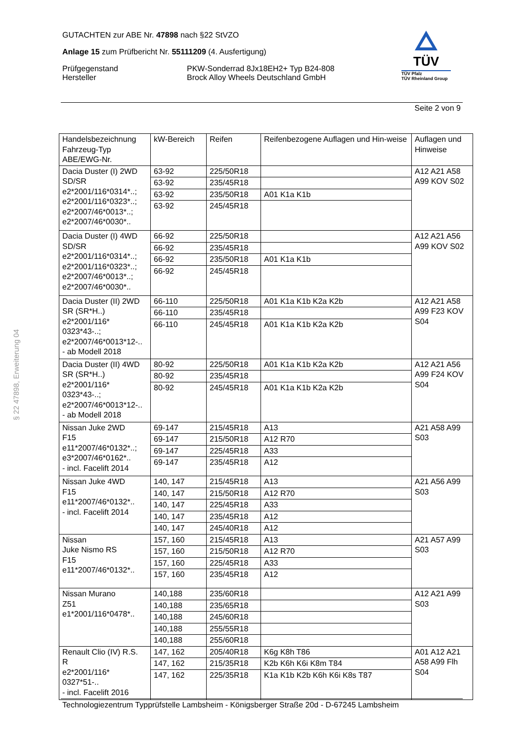§ 22 47898, Erweiterung 04
GUTACHTEN zur ABE Nr. 47898 nach §22 StVZO
Anlage 15 zum Prüfbericht Nr. 55111209 (4. Ausfertigung)
Prüfgegenstand
Hersteller
PKW-Sonderrad 8Jx18EH2+ Typ B24-808
Brock Alloy Wheels Deutschland GmbH
TÜV
TÜV Pfalz
TÜV Rheinland Group
Seite 2 von 9
| Handelsbezeichnung Fahrzeug-Typ ABE/EWG-Nr. | kW-Bereich | Reifen | Reifenbezogene Auflagen und Hin-weise | Auflagen und Hinweise |
| --- | --- | --- | --- | --- |
| Dacia Duster (I) 2WD SD/SR e2*2001/116*0314*..; e2*2001/116*0323*..; e2*2007/46*0013*..; e2*2007/46*0030*.. | 63-92 | 225/50R18 | | A12 A21 A58 A99 KOV S02 |
| | 63-92 | 235/45R18 | | |
| | 63-92 | 235/50R18 | A01 K1a K1b | |
| | 63-92 | 245/45R18 | | |
| Dacia Duster (I) 4WD SD/SR e2*2001/116*0314*..; e2*2001/116*0323*..; e2*2007/46*0013*..; e2*2007/46*0030*.. | 66-92 | 225/50R18 | | A12 A21 A56 A99 KOV S02 |
| | 66-92 | 235/45R18 | | |
| | 66-92 | 235/50R18 | A01 K1a K1b | |
| | 66-92 | 245/45R18 | | |
| Dacia Duster (II) 2WD SR (SR*H..) e2*2001/116* 0323*43-..; e2*2007/46*0013*12-.. - ab Modell 2018 | 66-110 | 225/50R18 | A01 K1a K1b K2a K2b | A12 A21 A58 A99 F23 KOV S04 |
| | 66-110 | 235/45R18 | | |
| | 66-110 | 245/45R18 | A01 K1a K1b K2a K2b | |
| Dacia Duster (II) 4WD SR (SR*H..) e2*2001/116* 0323*43-..; e2*2007/46*0013*12-.. - ab Modell 2018 | 80-92 | 225/50R18 | A01 K1a K1b K2a K2b | A12 A21 A56 A99 F24 KOV S04 |
| | 80-92 | 235/45R18 | | |
| | 80-92 | 245/45R18 | A01 K1a K1b K2a K2b | |
| Nissan Juke 2WD F15 e11*2007/46*0132*..; e3*2007/46*0162*.. - incl. Facelift 2014 | 69-147 | 215/45R18 | A13 | A21 A58 A99 S03 |
| | 69-147 | 215/50R18 | A12 R70 | |
| | 69-147 | 225/45R18 | A33 | |
| | 69-147 | 235/45R18 | A12 | |
| Nissan Juke 4WD F15 e11*2007/46*0132*.. - incl. Facelift 2014 | 140, 147 | 215/45R18 | A13 | A21 A56 A99 S03 |
| | 140, 147 | 215/50R18 | A12 R70 | |
| | 140, 147 | 225/45R18 | A33 | |
| | 140, 147 | 235/45R18 | A12 | |
| | 140, 147 | 245/40R18 | A12 | |
| Nissan Juke Nismo RS F15 e11*2007/46*0132*.. | 157, 160 | 215/45R18 | A13 | A21 A57 A99 S03 |
| | 157, 160 | 215/50R18 | A12 R70 | |
| | 157, 160 | 225/45R18 | A33 | |
| | 157, 160 | 235/45R18 | A12 | |
| Nissan Murano Z51 e1*2001/116*0478*.. | 140,188 | 235/60R18 | | A12 A21 A99 S03 |
| | 140,188 | 235/65R18 | | |
| | 140,188 | 245/60R18 | | |
| | 140,188 | 255/55R18 | | |
| | 140,188 | 255/60R18 | | |
| Renault Clio (IV) R.S. R e2*2001/116* 0327*51-.. - incl. Facelift 2016 | 147, 162 | 205/40R18 | K6g K8h T86 | A01 A12 A21 A58 A99 Flh S04 |
| | 147, 162 | 215/35R18 | K2b K6h K6i K8m T84 | |
| | 147, 162 | 225/35R18 | K1a K1b K2b K6h K6i K8s T87 | |
Technologiezentrum Typprüfstelle Lambsheim - Königsberger Straße 20d - D-67245 Lambsheim